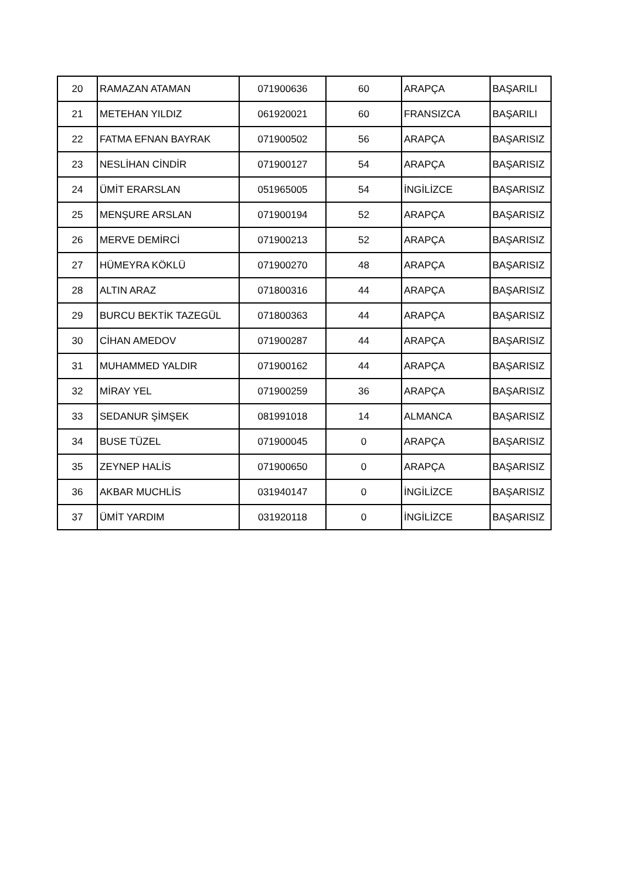| 20 | RAMAZAN ATAMAN | 071900636 | 60 | ARAPÇA | BAŞARILI |
| 21 | METEHAN YILDIZ | 061920021 | 60 | FRANSIZCA | BAŞARILI |
| 22 | FATMA EFNAN BAYRAK | 071900502 | 56 | ARAPÇA | BAŞARISIZ |
| 23 | NESLİHAN CİNDİR | 071900127 | 54 | ARAPÇA | BAŞARISIZ |
| 24 | ÜMİT ERARSLAN | 051965005 | 54 | İNGİLİZCE | BAŞARISIZ |
| 25 | MENŞURE ARSLAN | 071900194 | 52 | ARAPÇA | BAŞARISIZ |
| 26 | MERVE DEMİRCİ | 071900213 | 52 | ARAPÇA | BAŞARISIZ |
| 27 | HÜMEYRA KÖKLÜ | 071900270 | 48 | ARAPÇA | BAŞARISIZ |
| 28 | ALTIN ARAZ | 071800316 | 44 | ARAPÇA | BAŞARISIZ |
| 29 | BURCU BEKTİK TAZEGÜL | 071800363 | 44 | ARAPÇA | BAŞARISIZ |
| 30 | CİHAN AMEDOV | 071900287 | 44 | ARAPÇA | BAŞARISIZ |
| 31 | MUHAMMED YALDIR | 071900162 | 44 | ARAPÇA | BAŞARISIZ |
| 32 | MİRAY YEL | 071900259 | 36 | ARAPÇA | BAŞARISIZ |
| 33 | SEDANUR ŞİMŞEK | 081991018 | 14 | ALMANCA | BAŞARISIZ |
| 34 | BUSE TÜZEL | 071900045 | 0 | ARAPÇA | BAŞARISIZ |
| 35 | ZEYNEP HALİS | 071900650 | 0 | ARAPÇA | BAŞARISIZ |
| 36 | AKBAR MUCHLİS | 031940147 | 0 | İNGİLİZCE | BAŞARISIZ |
| 37 | ÜMİT YARDIM | 031920118 | 0 | İNGİLİZCE | BAŞARISIZ |